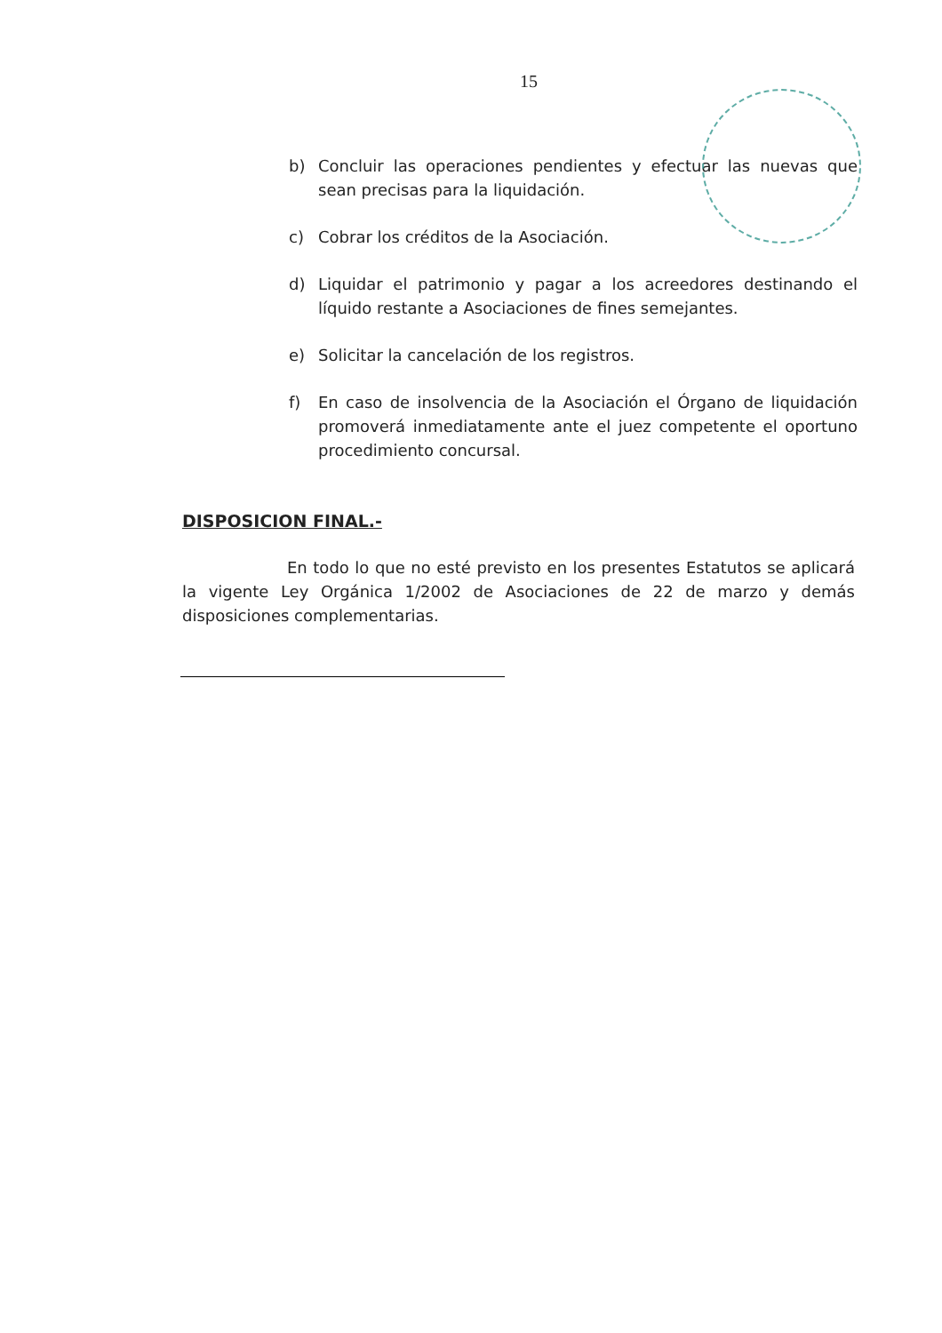15
b) Concluir las operaciones pendientes y efectuar las nuevas que sean precisas para la liquidación.
c) Cobrar los créditos de la Asociación.
d) Liquidar el patrimonio y pagar a los acreedores destinando el líquido restante a Asociaciones de fines semejantes.
e) Solicitar la cancelación de los registros.
f) En caso de insolvencia de la Asociación el Órgano de liquidación promoverá inmediatamente ante el juez competente el oportuno procedimiento concursal.
DISPOSICION FINAL.-
En todo lo que no esté previsto en los presentes Estatutos se aplicará la vigente Ley Orgánica 1/2002 de Asociaciones de 22 de marzo y demás disposiciones complementarias.